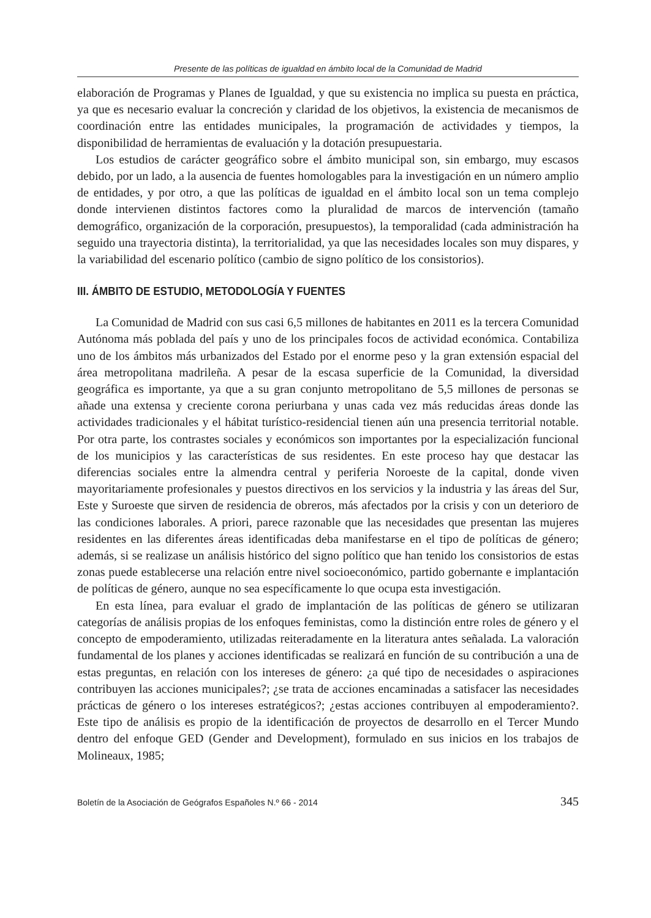Presente de las políticas de igualdad en ámbito local de la Comunidad de Madrid
elaboración de Programas y Planes de Igualdad, y que su existencia no implica su puesta en práctica, ya que es necesario evaluar la concreción y claridad de los objetivos, la existencia de mecanismos de coordinación entre las entidades municipales, la programación de actividades y tiempos, la disponibilidad de herramientas de evaluación y la dotación presupuestaria.
Los estudios de carácter geográfico sobre el ámbito municipal son, sin embargo, muy escasos debido, por un lado, a la ausencia de fuentes homologables para la investigación en un número amplio de entidades, y por otro, a que las políticas de igualdad en el ámbito local son un tema complejo donde intervienen distintos factores como la pluralidad de marcos de intervención (tamaño demográfico, organización de la corporación, presupuestos), la temporalidad (cada administración ha seguido una trayectoria distinta), la territorialidad, ya que las necesidades locales son muy dispares, y la variabilidad del escenario político (cambio de signo político de los consistorios).
III. ÁMBITO DE ESTUDIO, METODOLOGÍA Y FUENTES
La Comunidad de Madrid con sus casi 6,5 millones de habitantes en 2011 es la tercera Comunidad Autónoma más poblada del país y uno de los principales focos de actividad económica. Contabiliza uno de los ámbitos más urbanizados del Estado por el enorme peso y la gran extensión espacial del área metropolitana madrileña. A pesar de la escasa superficie de la Comunidad, la diversidad geográfica es importante, ya que a su gran conjunto metropolitano de 5,5 millones de personas se añade una extensa y creciente corona periurbana y unas cada vez más reducidas áreas donde las actividades tradicionales y el hábitat turístico-residencial tienen aún una presencia territorial notable. Por otra parte, los contrastes sociales y económicos son importantes por la especialización funcional de los municipios y las características de sus residentes. En este proceso hay que destacar las diferencias sociales entre la almendra central y periferia Noroeste de la capital, donde viven mayoritariamente profesionales y puestos directivos en los servicios y la industria y las áreas del Sur, Este y Suroeste que sirven de residencia de obreros, más afectados por la crisis y con un deterioro de las condiciones laborales. A priori, parece razonable que las necesidades que presentan las mujeres residentes en las diferentes áreas identificadas deba manifestarse en el tipo de políticas de género; además, si se realizase un análisis histórico del signo político que han tenido los consistorios de estas zonas puede establecerse una relación entre nivel socioeconómico, partido gobernante e implantación de políticas de género, aunque no sea específicamente lo que ocupa esta investigación.
En esta línea, para evaluar el grado de implantación de las políticas de género se utilizaran categorías de análisis propias de los enfoques feministas, como la distinción entre roles de género y el concepto de empoderamiento, utilizadas reiteradamente en la literatura antes señalada. La valoración fundamental de los planes y acciones identificadas se realizará en función de su contribución a una de estas preguntas, en relación con los intereses de género: ¿a qué tipo de necesidades o aspiraciones contribuyen las acciones municipales?; ¿se trata de acciones encaminadas a satisfacer las necesidades prácticas de género o los intereses estratégicos?; ¿estas acciones contribuyen al empoderamiento?. Este tipo de análisis es propio de la identificación de proyectos de desarrollo en el Tercer Mundo dentro del enfoque GED (Gender and Development), formulado en sus inicios en los trabajos de Molineaux, 1985;
Boletín de la Asociación de Geógrafos Españoles N.º 66 - 2014 345